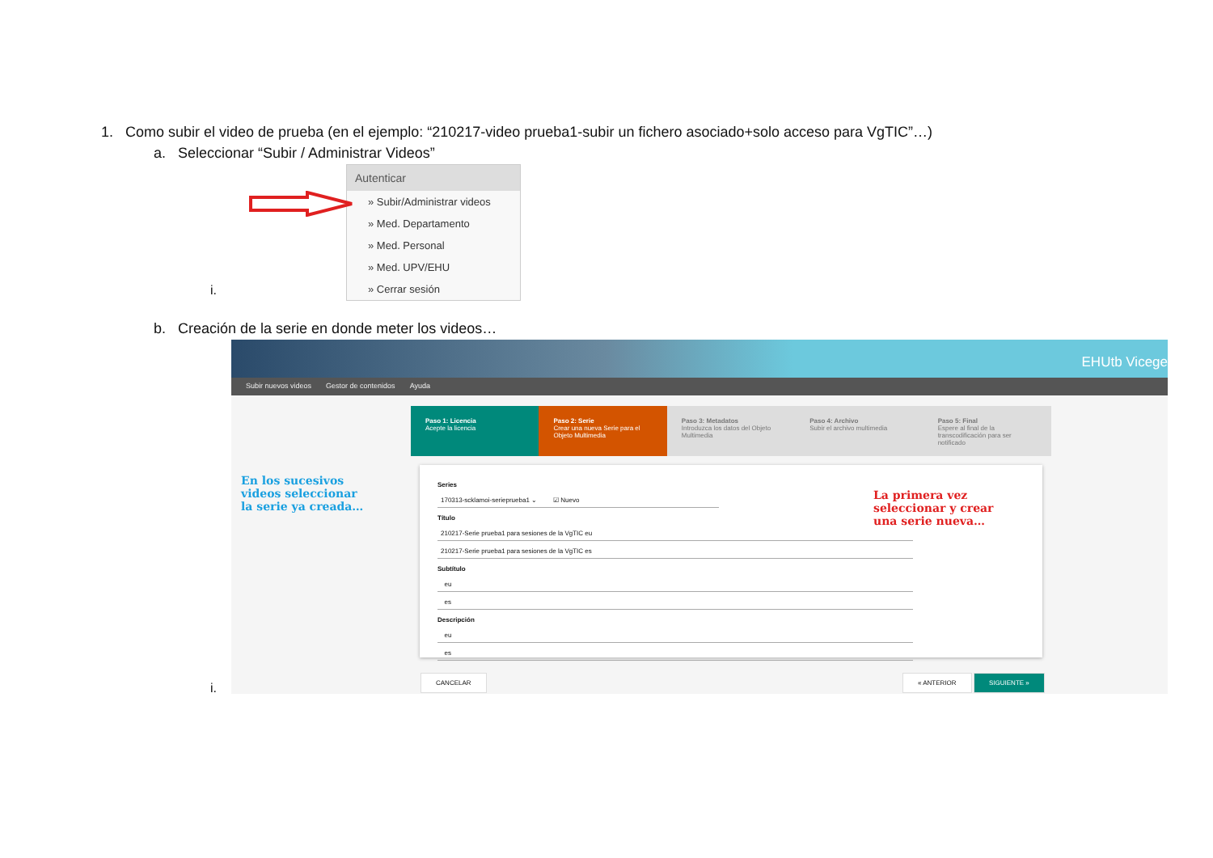1. Como subir el video de prueba (en el ejemplo: “210217-video prueba1-subir un fichero asociado+solo acceso para VgTIC”…)
a. Seleccionar “Subir / Administrar Videos”
Autenticar
» Subir/Administrar videos
» Med. Departamento
» Med. Personal
» Med. UPV/EHU
» Cerrar sesión
i.
b. Creación de la serie en donde meter los videos…
EHUtb Vicege
Subir nuevos videos Gestor de contenidos Ayuda
Paso 1: Licencia
Acepte la licencia
Paso 2: Serie
Crear una nueva Serie para el Objeto Multimedia
Paso 3: Metadatos
Introduzca los datos del Objeto Multimedia
Paso 4: Archivo
Subir el archivo multimedia
Paso 5: Final
Espere al final de la transcodificación para ser notificado
Series
170313-scklamoi-serieprueba1 ⌄ ☑ Nuevo
Título
210217-Serie prueba1 para sesiones de la VgTIC eu
210217-Serie prueba1 para sesiones de la VgTIC es
Subtítulo
eu
es
Descripción
eu
es
CANCELAR « ANTERIOR SIGUIENTE »
En los sucesivos videos seleccionar la serie ya creada…
La primera vez seleccionar y crear una serie nueva…
i.